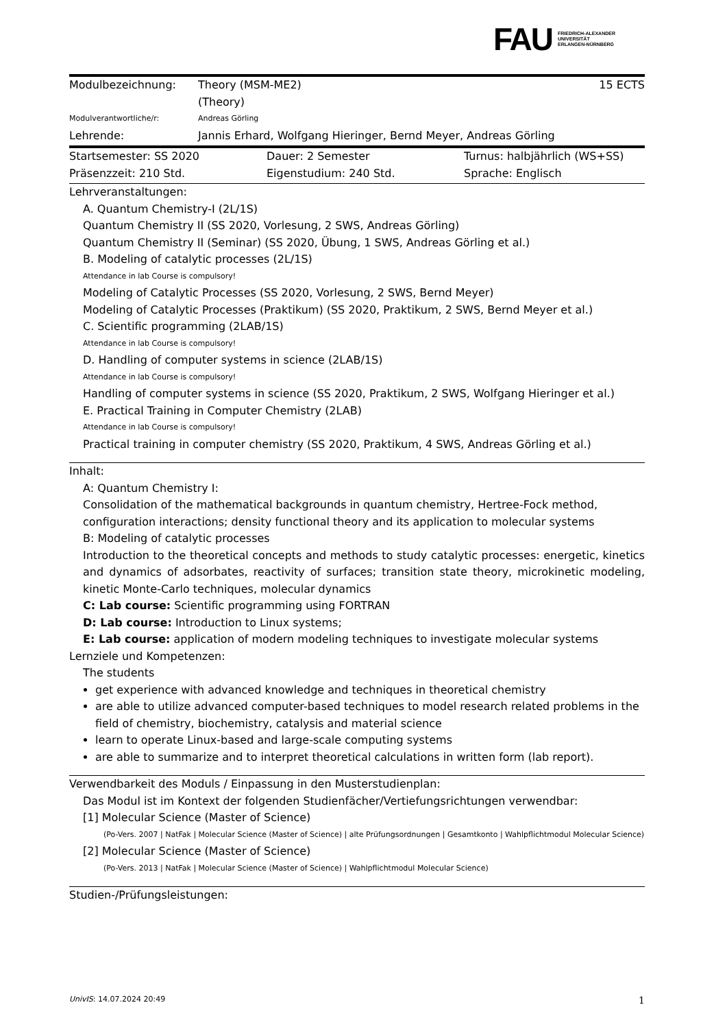FAU FRIEDRICH-ALEXANDER
UNIVERSITÄT
ERLANGEN-NÜRNBERG
| Modulbezeichnung: | Theory (MSM-ME2) (Theory) | 15 ECTS |
| Modulverantwortliche/r: | Andreas Görling | |
| Lehrende: | Jannis Erhard, Wolfgang Hieringer, Bernd Meyer, Andreas Görling | |
| Startsemester: SS 2020 | Dauer: 2 Semester | Turnus: halbjährlich (WS+SS) |
| Präsenzzeit: 210 Std. | Eigenstudium: 240 Std. | Sprache: Englisch |
Lehrveranstaltungen:
A. Quantum Chemistry-I (2L/1S)
Quantum Chemistry II (SS 2020, Vorlesung, 2 SWS, Andreas Görling)
Quantum Chemistry II (Seminar) (SS 2020, Übung, 1 SWS, Andreas Görling et al.)
B. Modeling of catalytic processes (2L/1S)
Attendance in lab Course is compulsory!
Modeling of Catalytic Processes (SS 2020, Vorlesung, 2 SWS, Bernd Meyer)
Modeling of Catalytic Processes (Praktikum) (SS 2020, Praktikum, 2 SWS, Bernd Meyer et al.)
C. Scientific programming (2LAB/1S)
Attendance in lab Course is compulsory!
D. Handling of computer systems in science (2LAB/1S)
Attendance in lab Course is compulsory!
Handling of computer systems in science (SS 2020, Praktikum, 2 SWS, Wolfgang Hieringer et al.)
E. Practical Training in Computer Chemistry (2LAB)
Attendance in lab Course is compulsory!
Practical training in computer chemistry (SS 2020, Praktikum, 4 SWS, Andreas Görling et al.)
Inhalt:
A: Quantum Chemistry I:
Consolidation of the mathematical backgrounds in quantum chemistry, Hertree-Fock method, configuration interactions; density functional theory and its application to molecular systems
B: Modeling of catalytic processes
Introduction to the theoretical concepts and methods to study catalytic processes: energetic, kinetics and dynamics of adsorbates, reactivity of surfaces; transition state theory, microkinetic modeling, kinetic Monte-Carlo techniques, molecular dynamics
C: Lab course: Scientific programming using FORTRAN
D: Lab course: Introduction to Linux systems;
E: Lab course: application of modern modeling techniques to investigate molecular systems
Lernziele und Kompetenzen:
The students
get experience with advanced knowledge and techniques in theoretical chemistry
are able to utilize advanced computer-based techniques to model research related problems in the field of chemistry, biochemistry, catalysis and material science
learn to operate Linux-based and large-scale computing systems
are able to summarize and to interpret theoretical calculations in written form (lab report).
Verwendbarkeit des Moduls / Einpassung in den Musterstudienplan:
Das Modul ist im Kontext der folgenden Studienfächer/Vertiefungsrichtungen verwendbar:
[1] Molecular Science (Master of Science)
(Po-Vers. 2007 | NatFak | Molecular Science (Master of Science) | alte Prüfungsordnungen | Gesamtkonto | Wahlpflichtmodul Molecular Science)
[2] Molecular Science (Master of Science)
(Po-Vers. 2013 | NatFak | Molecular Science (Master of Science) | Wahlpflichtmodul Molecular Science)
Studien-/Prüfungsleistungen:
UnivIS: 14.07.2024 20:49 1